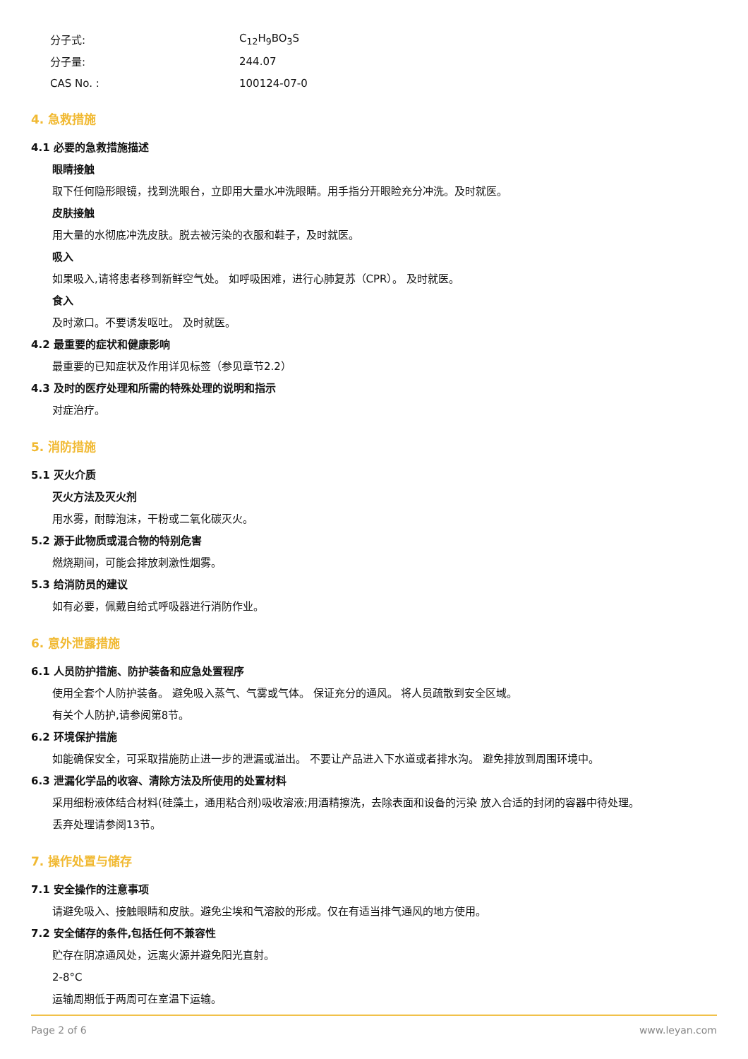分子式: C<sub>12</sub>H<sub>9</sub>BO<sub>3</sub>S
分子量: 244.07
CAS No. : 100124-07-0
4. 急救措施
4.1 必要的急救措施描述
眼睛接触
取下任何隐形眼镜，找到洗眼台，立即用大量水冲洗眼睛。用手指分开眼睑充分冲洗。及时就医。
皮肤接触
用大量的水彻底冲洗皮肤。脱去被污染的衣服和鞋子，及时就医。
吸入
如果吸入,请将患者移到新鲜空气处。 如呼吸困难，进行心肺复苏（CPR）。 及时就医。
食入
及时漱口。不要诱发呕吐。 及时就医。
4.2 最重要的症状和健康影响
最重要的已知症状及作用详见标签（参见章节2.2）
4.3 及时的医疗处理和所需的特殊处理的说明和指示
对症治疗。
5. 消防措施
5.1 灭火介质
灭火方法及灭火剂
用水雾，耐醇泡沫，干粉或二氧化碳灭火。
5.2 源于此物质或混合物的特别危害
燃烧期间，可能会排放刺激性烟雾。
5.3 给消防员的建议
如有必要，佩戴自给式呼吸器进行消防作业。
6. 意外泄露措施
6.1 人员防护措施、防护装备和应急处置程序
使用全套个人防护装备。 避免吸入蒸气、气雾或气体。 保证充分的通风。 将人员疏散到安全区域。
有关个人防护,请参阅第8节。
6.2 环境保护措施
如能确保安全，可采取措施防止进一步的泄漏或溢出。 不要让产品进入下水道或者排水沟。 避免排放到周围环境中。
6.3 泄漏化学品的收容、清除方法及所使用的处置材料
采用细粉液体结合材料(硅藻土，通用粘合剂)吸收溶液;用酒精擦洗，去除表面和设备的污染 放入合适的封闭的容器中待处理。
丢弃处理请参阅13节。
7. 操作处置与储存
7.1 安全操作的注意事项
请避免吸入、接触眼睛和皮肤。避免尘埃和气溶胶的形成。仅在有适当排气通风的地方使用。
7.2 安全储存的条件,包括任何不兼容性
贮存在阴凉通风处，远离火源并避免阳光直射。
2-8°C
运输周期低于两周可在室温下运输。
Page 2 of 6 www.leyan.com